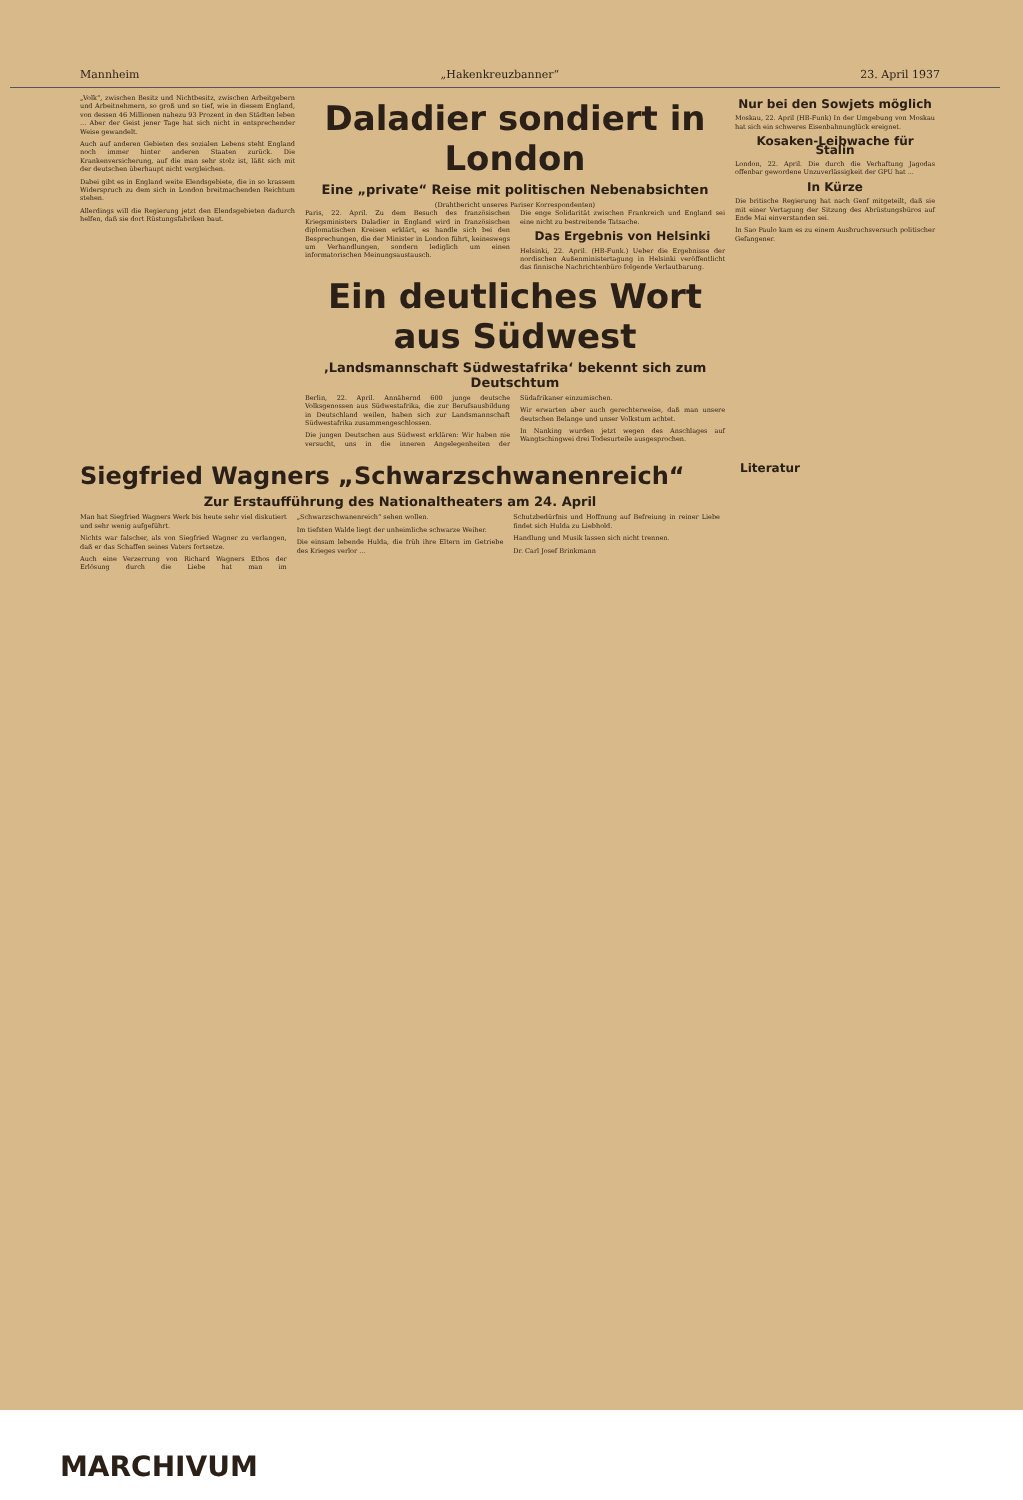Mannheim „Hakenkreuzbanner“23. April 1937
„Volk“, zwischen Besitz und Nichtbesitz, zwischen Arbeitgebern und Arbeitnehmern, so groß und so tief, wie in diesem England, von dessen 46 Millionen nahezu 93 Prozent in den Städten leben ... Aber der Geist jener Tage hat sich nicht in entsprechender Weise gewandelt.
Auch auf anderen Gebieten des sozialen Lebens steht England noch immer hinter anderen Staaten zurück. Die Krankenversicherung, auf die man sehr stolz ist, läßt sich mit der deutschen überhaupt nicht vergleichen.
Dabei gibt es in England weite Elendsgebiete, die in so krassem Widerspruch zu dem sich in London breitmachenden Reichtum stehen.
Allerdings will die Regierung jetzt den Elendsgebieten dadurch helfen, daß sie dort Rüstungsfabriken baut.
Daladier sondiert in London
Eine „private“ Reise mit politischen Nebenabsichten
(Drahtbericht unseres Pariser Korrespondenten)
Paris, 22. April. Zu dem Besuch des französischen Kriegsministers Daladier in England wird in französischen diplomatischen Kreisen erklärt, es handle sich bei den Besprechungen, die der Minister in London führt, keineswegs um Verhandlungen, sondern lediglich um einen informatorischen Meinungsaustausch.
Die enge Solidarität zwischen Frankreich und England sei eine nicht zu bestreitende Tatsache.
Das Ergebnis von Helsinki
Helsinki, 22. April. (HB-Funk.) Ueber die Ergebnisse der nordischen Außenministertagung in Helsinki veröffentlicht das finnische Nachrichtenbüro folgende Verlautbarung.
Ein deutliches Wort aus Südwest
‚Landsmannschaft Südwestafrika‘ bekennt sich zum Deutschtum
Berlin, 22. April. Annähernd 600 junge deutsche Volksgenossen aus Südwestafrika, die zur Berufsausbildung in Deutschland weilen, haben sich zur Landsmannschaft Südwestafrika zusammengeschlossen.
Die jungen Deutschen aus Südwest erklären: Wir haben nie versucht, uns in die inneren Angelegenheiten der Südafrikaner einzumischen.
Wir erwarten aber auch gerechterweise, daß man unsere deutschen Belange und unser Volkstum achtet.
In Nanking wurden jetzt wegen des Anschlages auf Wangtschingwei drei Todesurteile ausgesprochen.
Nur bei den Sowjets möglich
Moskau, 22. April (HB-Funk) In der Umgebung von Moskau hat sich ein schweres Eisenbahnunglück ereignet.
Kosaken-Leibwache für Stalin
London, 22. April. Die durch die Verhaftung Jagodas offenbar gewordene Unzuverlässigkeit der GPU hat ...
In Kürze
Die britische Regierung hat nach Genf mitgeteilt, daß sie mit einer Vertagung der Sitzung des Abrüstungsbüros auf Ende Mai einverstanden sei.
In Sao Paulo kam es zu einem Ausbruchsversuch politischer Gefangener.
Siegfried Wagners „Schwarzschwanenreich“
Zur Erstaufführung des Nationaltheaters am 24. April
Man hat Siegfried Wagners Werk bis heute sehr viel diskutiert und sehr wenig aufgeführt.
Nichts war falscher, als von Siegfried Wagner zu verlangen, daß er das Schaffen seines Vaters fortsetze.
Auch eine Verzerrung von Richard Wagners Ethos der Erlösung durch die Liebe hat man im „Schwarzschwanenreich“ sehen wollen.
Im tiefsten Walde liegt der unheimliche schwarze Weiher.
Die einsam lebende Hulda, die früh ihre Eltern im Getriebe des Krieges verlor ...
Schutzbedürfnis und Hoffnung auf Befreiung in reiner Liebe findet sich Hulda zu Liebhold.
Handlung und Musik lassen sich nicht trennen.
Dr. Carl Josef Brinkmann
Literatur
MARCHIVUM